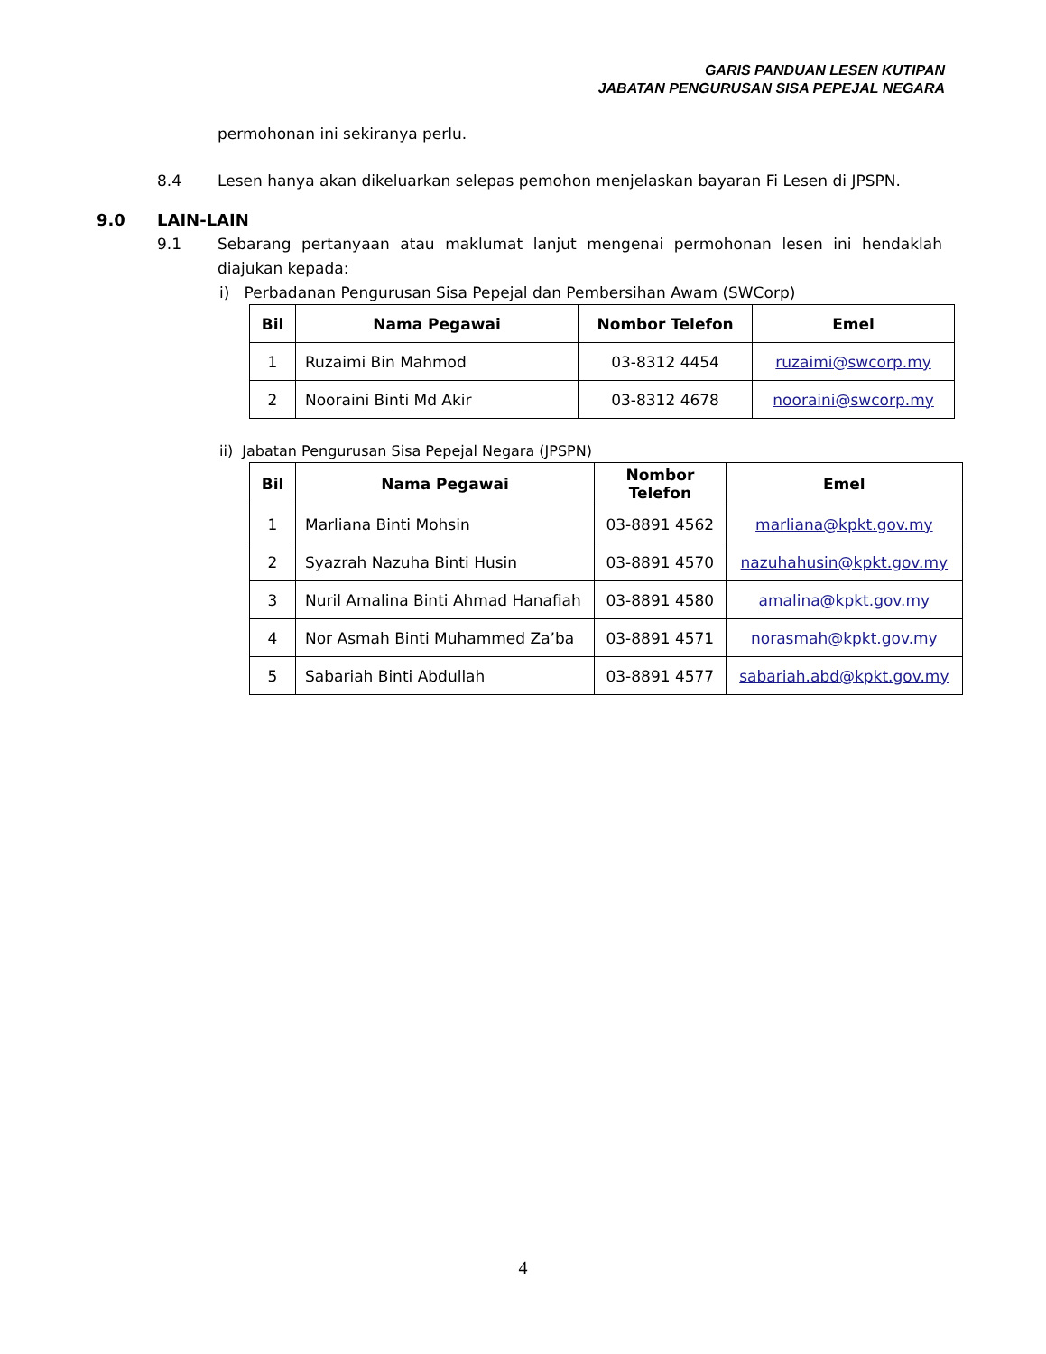GARIS PANDUAN LESEN KUTIPAN
JABATAN PENGURUSAN SISA PEPEJAL NEGARA
permohonan ini sekiranya perlu.
8.4 Lesen hanya akan dikeluarkan selepas pemohon menjelaskan bayaran Fi Lesen di JPSPN.
9.0 LAIN-LAIN
9.1 Sebarang pertanyaan atau maklumat lanjut mengenai permohonan lesen ini hendaklah diajukan kepada:
i) Perbadanan Pengurusan Sisa Pepejal dan Pembersihan Awam (SWCorp)
| Bil | Nama Pegawai | Nombor Telefon | Emel |
| --- | --- | --- | --- |
| 1 | Ruzaimi Bin Mahmod | 03-8312 4454 | ruzaimi@swcorp.my |
| 2 | Nooraini Binti Md Akir | 03-8312 4678 | nooraini@swcorp.my |
ii) Jabatan Pengurusan Sisa Pepejal Negara (JPSPN)
| Bil | Nama Pegawai | Nombor Telefon | Emel |
| --- | --- | --- | --- |
| 1 | Marliana Binti Mohsin | 03-8891 4562 | marliana@kpkt.gov.my |
| 2 | Syazrah Nazuha Binti Husin | 03-8891 4570 | nazuhahusin@kpkt.gov.my |
| 3 | Nuril Amalina Binti Ahmad Hanafiah | 03-8891 4580 | amalina@kpkt.gov.my |
| 4 | Nor Asmah Binti Muhammed Za’ba | 03-8891 4571 | norasmah@kpkt.gov.my |
| 5 | Sabariah Binti Abdullah | 03-8891 4577 | sabariah.abd@kpkt.gov.my |
4